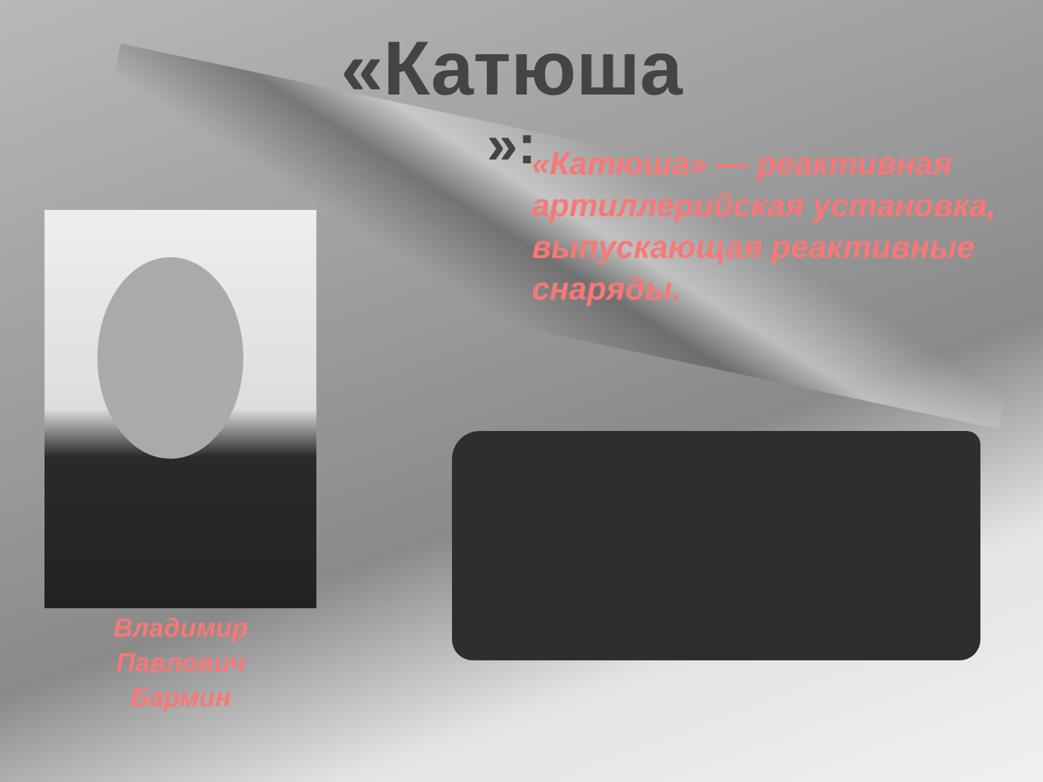«Катюша
»:
«Катюша» — реактивная артиллерийская установка, выпускающая реактивные снаряды.
Владимир Павлович Бармин